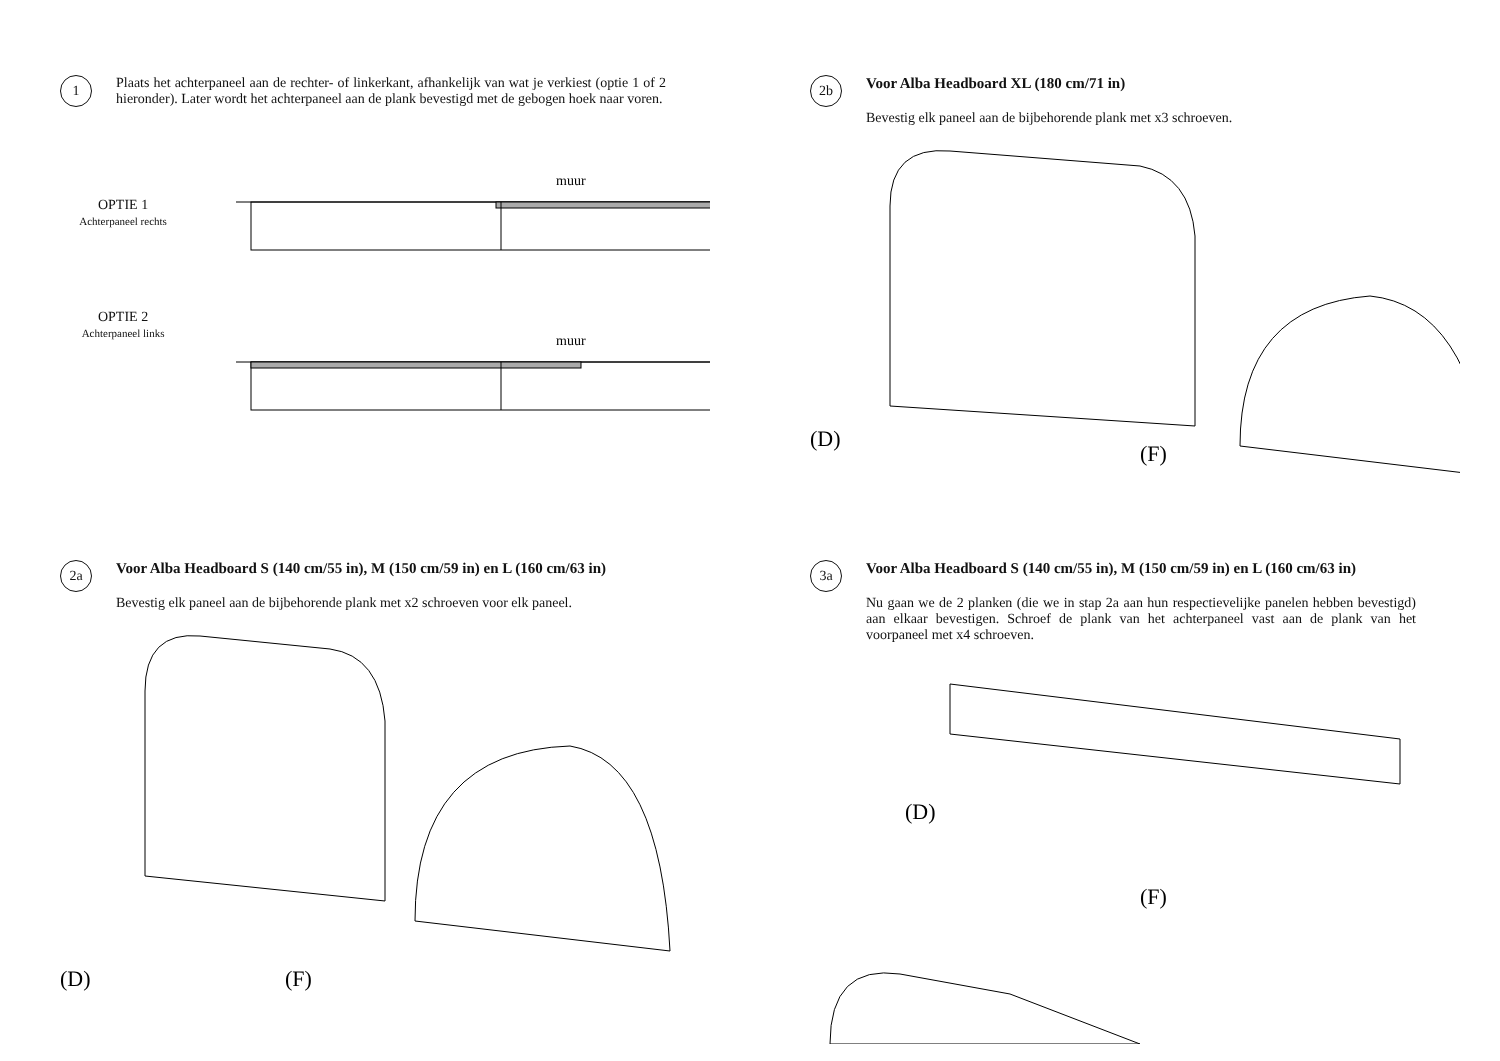1
Plaats het achterpaneel aan de rechter- of linkerkant, afhankelijk van wat je verkiest (optie 1 of 2 hieronder). Later wordt het achterpaneel aan de plank bevestigd met de gebogen hoek naar voren.
OPTIE 1
Achterpaneel rechts
OPTIE 2
Achterpaneel links
muur
muur
2b
Voor Alba Headboard XL (180 cm/71 in)
Bevestig elk paneel aan de bijbehorende plank met x3 schroeven.
(D)
(F)
2a
Voor Alba Headboard S (140 cm/55 in), M (150 cm/59 in) en L (160 cm/63 in)
Bevestig elk paneel aan de bijbehorende plank met x2 schroeven voor elk paneel.
(D)
(F)
3a
Voor Alba Headboard S (140 cm/55 in), M (150 cm/59 in) en L (160 cm/63 in)
Nu gaan we de 2 planken (die we in stap 2a aan hun respectievelijke panelen hebben bevestigd) aan elkaar bevestigen. Schroef de plank van het achterpaneel vast aan de plank van het voorpaneel met x4 schroeven.
(D)
(F)